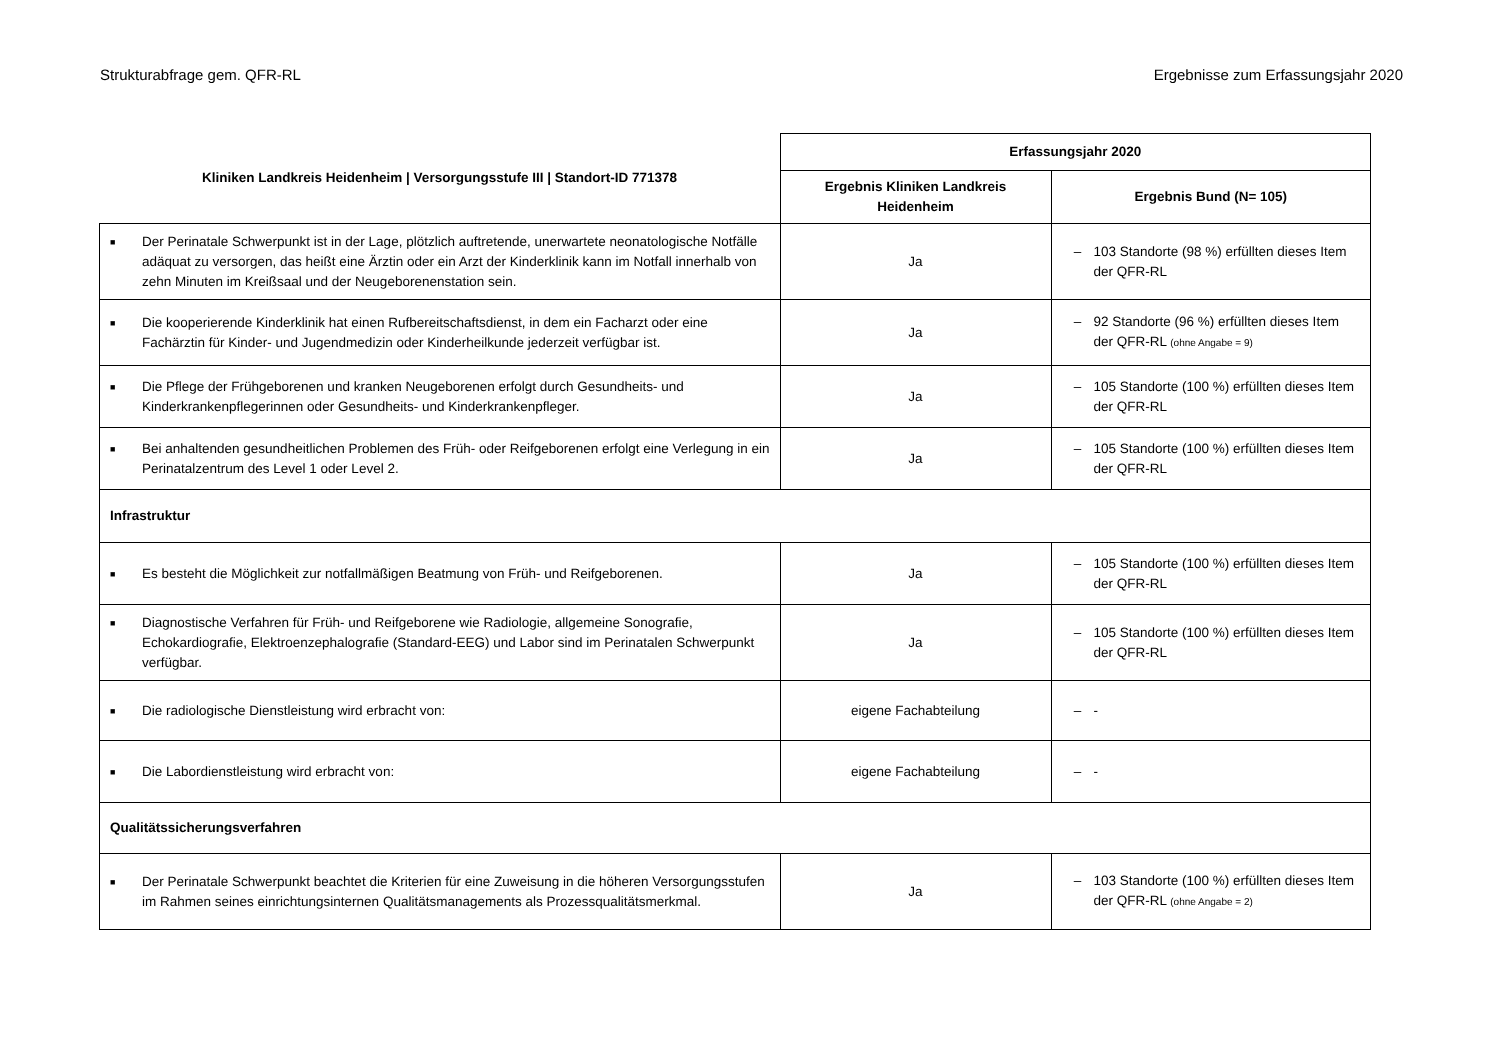Strukturabfrage gem. QFR-RL Ergebnisse zum Erfassungsjahr 2020
| Kliniken Landkreis Heidenheim / Versorgungsstufe III / Standort-ID 771378 | Erfassungsjahr 2020 | |
| --- | --- | --- |
| | Ergebnis Kliniken Landkreis Heidenheim | Ergebnis Bund (N= 105) |
| ■ Der Perinatale Schwerpunkt ist in der Lage, plötzlich auftretende, unerwartete neonatologische Notfälle adäquat zu versorgen, das heißt eine Ärztin oder ein Arzt der Kinderklinik kann im Notfall innerhalb von zehn Minuten im Kreißsaal und der Neugeborenenstation sein. | Ja | – 103 Standorte (98 %) erfüllten dieses Item der QFR-RL |
| ■ Die kooperierende Kinderklinik hat einen Rufbereitschaftsdienst, in dem ein Facharzt oder eine Fachärztin für Kinder- und Jugendmedizin oder Kinderheilkunde jederzeit verfügbar ist. | Ja | – 92 Standorte (96 %) erfüllten dieses Item der QFR-RL (ohne Angabe = 9) |
| ■ Die Pflege der Frühgeborenen und kranken Neugeborenen erfolgt durch Gesundheits- und Kinderkrankenpflegerinnen oder Gesundheits- und Kinderkrankenpfleger. | Ja | – 105 Standorte (100 %) erfüllten dieses Item der QFR-RL |
| ■ Bei anhaltenden gesundheitlichen Problemen des Früh- oder Reifgeborenen erfolgt eine Verlegung in ein Perinatalzentrum des Level 1 oder Level 2. | Ja | – 105 Standorte (100 %) erfüllten dieses Item der QFR-RL |
| Infrastruktur | | |
| ■ Es besteht die Möglichkeit zur notfallmäßigen Beatmung von Früh- und Reifgeborenen. | Ja | – 105 Standorte (100 %) erfüllten dieses Item der QFR-RL |
| ■ Diagnostische Verfahren für Früh- und Reifgeborene wie Radiologie, allgemeine Sonografie, Echokardiografie, Elektroenzephalografie (Standard-EEG) und Labor sind im Perinatalen Schwerpunkt verfügbar. | Ja | – 105 Standorte (100 %) erfüllten dieses Item der QFR-RL |
| ■ Die radiologische Dienstleistung wird erbracht von: | eigene Fachabteilung | – - |
| ■ Die Labordienstleistung wird erbracht von: | eigene Fachabteilung | – - |
| Qualitätssicherungsverfahren | | |
| ■ Der Perinatale Schwerpunkt beachtet die Kriterien für eine Zuweisung in die höheren Versorgungsstufen im Rahmen seines einrichtungsinternen Qualitätsmanagements als Prozessqualitätsmerkmal. | Ja | – 103 Standorte (100 %) erfüllten dieses Item der QFR-RL (ohne Angabe = 2) |